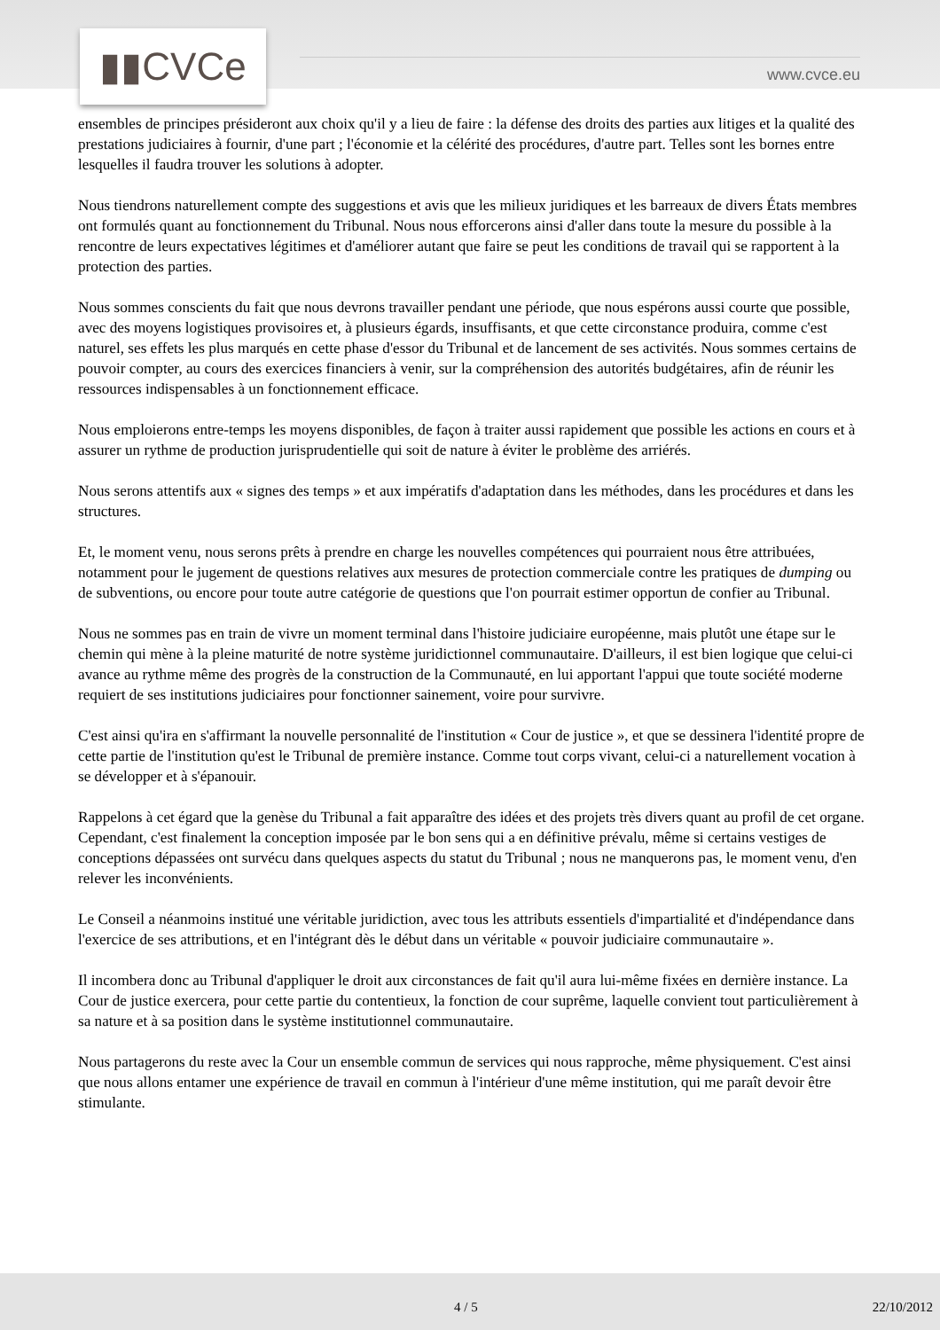▮▮CVCe
www.cvce.eu
ensembles de principes présideront aux choix qu'il y a lieu de faire : la défense des droits des parties aux litiges et la qualité des prestations judiciaires à fournir, d'une part ; l'économie et la célérité des procédures, d'autre part. Telles sont les bornes entre lesquelles il faudra trouver les solutions à adopter.
Nous tiendrons naturellement compte des suggestions et avis que les milieux juridiques et les barreaux de divers États membres ont formulés quant au fonctionnement du Tribunal. Nous nous efforcerons ainsi d'aller dans toute la mesure du possible à la rencontre de leurs expectatives légitimes et d'améliorer autant que faire se peut les conditions de travail qui se rapportent à la protection des parties.
Nous sommes conscients du fait que nous devrons travailler pendant une période, que nous espérons aussi courte que possible, avec des moyens logistiques provisoires et, à plusieurs égards, insuffisants, et que cette circonstance produira, comme c'est naturel, ses effets les plus marqués en cette phase d'essor du Tribunal et de lancement de ses activités. Nous sommes certains de pouvoir compter, au cours des exercices financiers à venir, sur la compréhension des autorités budgétaires, afin de réunir les ressources indispensables à un fonctionnement efficace.
Nous emploierons entre-temps les moyens disponibles, de façon à traiter aussi rapidement que possible les actions en cours et à assurer un rythme de production jurisprudentielle qui soit de nature à éviter le problème des arriérés.
Nous serons attentifs aux « signes des temps » et aux impératifs d'adaptation dans les méthodes, dans les procédures et dans les structures.
Et, le moment venu, nous serons prêts à prendre en charge les nouvelles compétences qui pourraient nous être attribuées, notamment pour le jugement de questions relatives aux mesures de protection commerciale contre les pratiques de dumping ou de subventions, ou encore pour toute autre catégorie de questions que l'on pourrait estimer opportun de confier au Tribunal.
Nous ne sommes pas en train de vivre un moment terminal dans l'histoire judiciaire européenne, mais plutôt une étape sur le chemin qui mène à la pleine maturité de notre système juridictionnel communautaire. D'ailleurs, il est bien logique que celui-ci avance au rythme même des progrès de la construction de la Communauté, en lui apportant l'appui que toute société moderne requiert de ses institutions judiciaires pour fonctionner sainement, voire pour survivre.
C'est ainsi qu'ira en s'affirmant la nouvelle personnalité de l'institution « Cour de justice », et que se dessinera l'identité propre de cette partie de l'institution qu'est le Tribunal de première instance. Comme tout corps vivant, celui-ci a naturellement vocation à se développer et à s'épanouir.
Rappelons à cet égard que la genèse du Tribunal a fait apparaître des idées et des projets très divers quant au profil de cet organe. Cependant, c'est finalement la conception imposée par le bon sens qui a en définitive prévalu, même si certains vestiges de conceptions dépassées ont survécu dans quelques aspects du statut du Tribunal ; nous ne manquerons pas, le moment venu, d'en relever les inconvénients.
Le Conseil a néanmoins institué une véritable juridiction, avec tous les attributs essentiels d'impartialité et d'indépendance dans l'exercice de ses attributions, et en l'intégrant dès le début dans un véritable « pouvoir judiciaire communautaire ».
Il incombera donc au Tribunal d'appliquer le droit aux circonstances de fait qu'il aura lui-même fixées en dernière instance. La Cour de justice exercera, pour cette partie du contentieux, la fonction de cour suprême, laquelle convient tout particulièrement à sa nature et à sa position dans le système institutionnel communautaire.
Nous partagerons du reste avec la Cour un ensemble commun de services qui nous rapproche, même physiquement. C'est ainsi que nous allons entamer une expérience de travail en commun à l'intérieur d'une même institution, qui me paraît devoir être stimulante.
4 / 5 22/10/2012